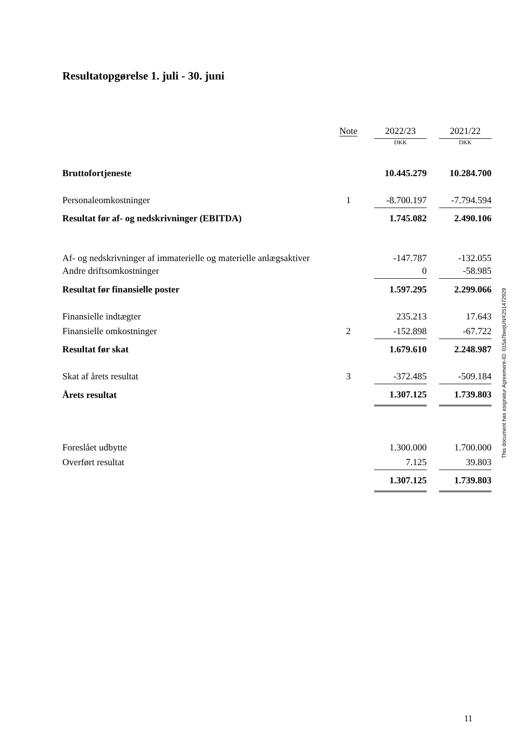Resultatopgørelse 1. juli - 30. juni
| | Note | 2022/23 | | 2021/22 |
| --- | --- | --- | --- | --- |
| | | DKK | | DKK |
| Bruttofortjeneste | | 10.445.279 | | 10.284.700 |
| Personaleomkostninger | 1 | -8.700.197 | | -7.794.594 |
| Resultat før af- og nedskrivninger (EBITDA) | | 1.745.082 | | 2.490.106 |
| Af- og nedskrivninger af immaterielle og materielle anlægsaktiver | | -147.787 | | -132.055 |
| Andre driftsomkostninger | | 0 | | -58.985 |
| Resultat før finansielle poster | | 1.597.295 | | 2.299.066 |
| Finansielle indtægter | | 235.213 | | 17.643 |
| Finansielle omkostninger | 2 | -152.898 | | -67.722 |
| Resultat før skat | | 1.679.610 | | 2.248.987 |
| Skat af årets resultat | 3 | -372.485 | | -509.184 |
| Årets resultat | | 1.307.125 | | 1.739.803 |
| Foreslået udbytte | | 1.300.000 | | 1.700.000 |
| Overført resultat | | 7.125 | | 39.803 |
| | | 1.307.125 | | 1.739.803 |
This document has esignatur Agreement-ID: 015a7bwqUNX251472929
11